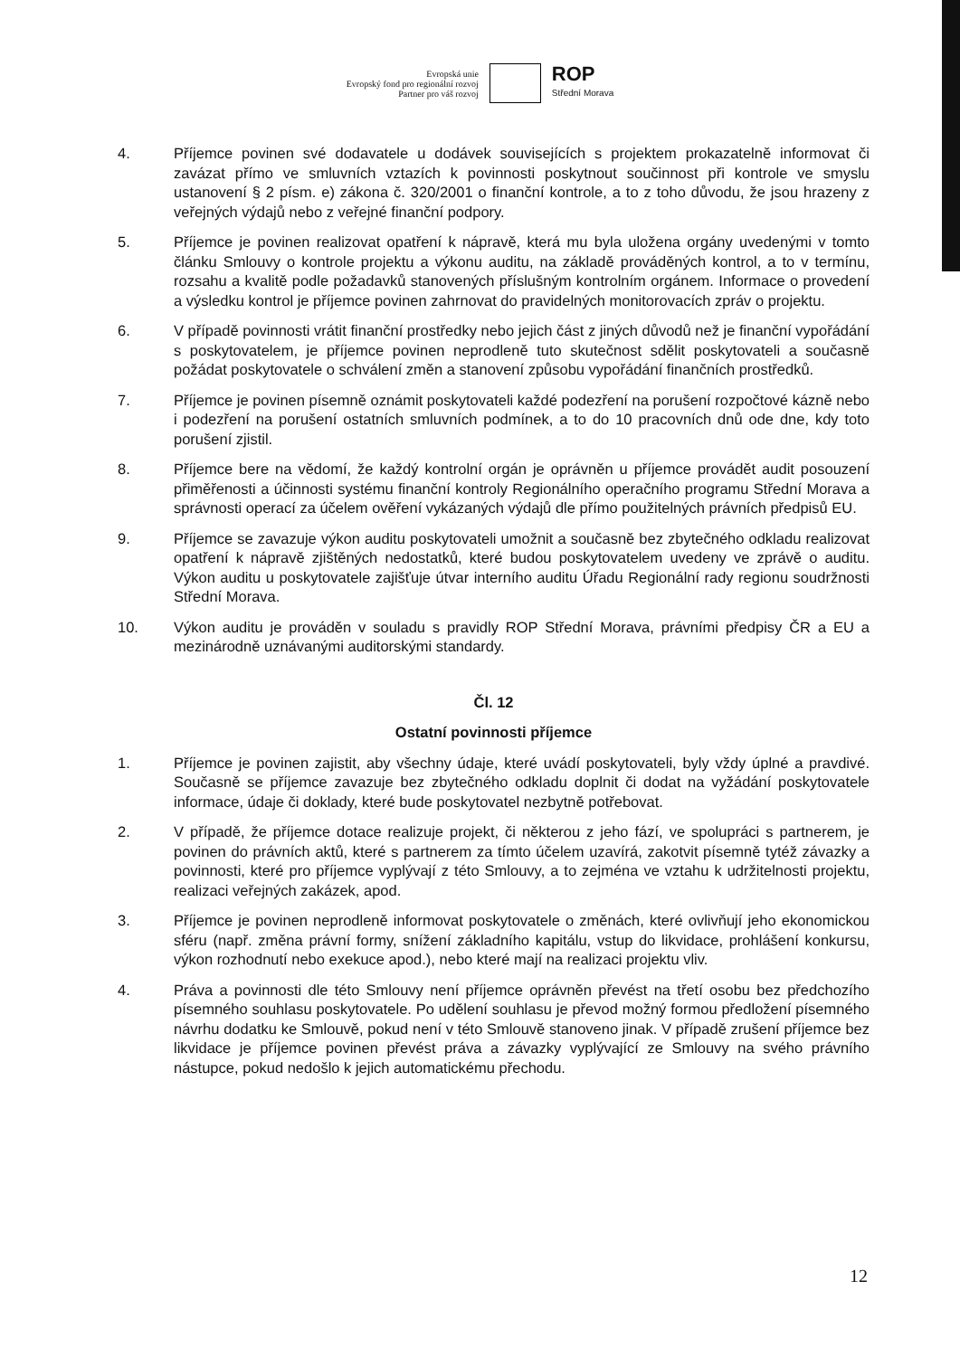Evropská unie
Evropský fond pro regionální rozvoj
Partner pro váš rozvoj
ROP
Střední Morava
4. Příjemce povinen své dodavatele u dodávek souvisejících s projektem prokazatelně informovat či zavázat přímo ve smluvních vztazích k povinnosti poskytnout součinnost při kontrole ve smyslu ustanovení § 2 písm. e) zákona č. 320/2001 o finanční kontrole, a to z toho důvodu, že jsou hrazeny z veřejných výdajů nebo z veřejné finanční podpory.
5. Příjemce je povinen realizovat opatření k nápravě, která mu byla uložena orgány uvedenými v tomto článku Smlouvy o kontrole projektu a výkonu auditu, na základě prováděných kontrol, a to v termínu, rozsahu a kvalitě podle požadavků stanovených příslušným kontrolním orgánem. Informace o provedení a výsledku kontrol je příjemce povinen zahrnovat do pravidelných monitorovacích zpráv o projektu.
6. V případě povinnosti vrátit finanční prostředky nebo jejich část z jiných důvodů než je finanční vypořádání s poskytovatelem, je příjemce povinen neprodleně tuto skutečnost sdělit poskytovateli a současně požádat poskytovatele o schválení změn a stanovení způsobu vypořádání finančních prostředků.
7. Příjemce je povinen písemně oznámit poskytovateli každé podezření na porušení rozpočtové kázně nebo i podezření na porušení ostatních smluvních podmínek, a to do 10 pracovních dnů ode dne, kdy toto porušení zjistil.
8. Příjemce bere na vědomí, že každý kontrolní orgán je oprávněn u příjemce provádět audit posouzení přiměřenosti a účinnosti systému finanční kontroly Regionálního operačního programu Střední Morava a správnosti operací za účelem ověření vykázaných výdajů dle přímo použitelných právních předpisů EU.
9. Příjemce se zavazuje výkon auditu poskytovateli umožnit a současně bez zbytečného odkladu realizovat opatření k nápravě zjištěných nedostatků, které budou poskytovatelem uvedeny ve zprávě o auditu. Výkon auditu u poskytovatele zajišťuje útvar interního auditu Úřadu Regionální rady regionu soudržnosti Střední Morava.
10. Výkon auditu je prováděn v souladu s pravidly ROP Střední Morava, právními předpisy ČR a EU a mezinárodně uznávanými auditorskými standardy.
Čl. 12
Ostatní povinnosti příjemce
1. Příjemce je povinen zajistit, aby všechny údaje, které uvádí poskytovateli, byly vždy úplné a pravdivé. Současně se příjemce zavazuje bez zbytečného odkladu doplnit či dodat na vyžádání poskytovatele informace, údaje či doklady, které bude poskytovatel nezbytně potřebovat.
2. V případě, že příjemce dotace realizuje projekt, či některou z jeho fází, ve spolupráci s partnerem, je povinen do právních aktů, které s partnerem za tímto účelem uzavírá, zakotvit písemně tytéž závazky a povinnosti, které pro příjemce vyplývají z této Smlouvy, a to zejména ve vztahu k udržitelnosti projektu, realizaci veřejných zakázek, apod.
3. Příjemce je povinen neprodleně informovat poskytovatele o změnách, které ovlivňují jeho ekonomickou sféru (např. změna právní formy, snížení základního kapitálu, vstup do likvidace, prohlášení konkursu, výkon rozhodnutí nebo exekuce apod.), nebo které mají na realizaci projektu vliv.
4. Práva a povinnosti dle této Smlouvy není příjemce oprávněn převést na třetí osobu bez předchozího písemného souhlasu poskytovatele. Po udělení souhlasu je převod možný formou předložení písemného návrhu dodatku ke Smlouvě, pokud není v této Smlouvě stanoveno jinak. V případě zrušení příjemce bez likvidace je příjemce povinen převést práva a závazky vyplývající ze Smlouvy na svého právního nástupce, pokud nedošlo k jejich automatickému přechodu.
12